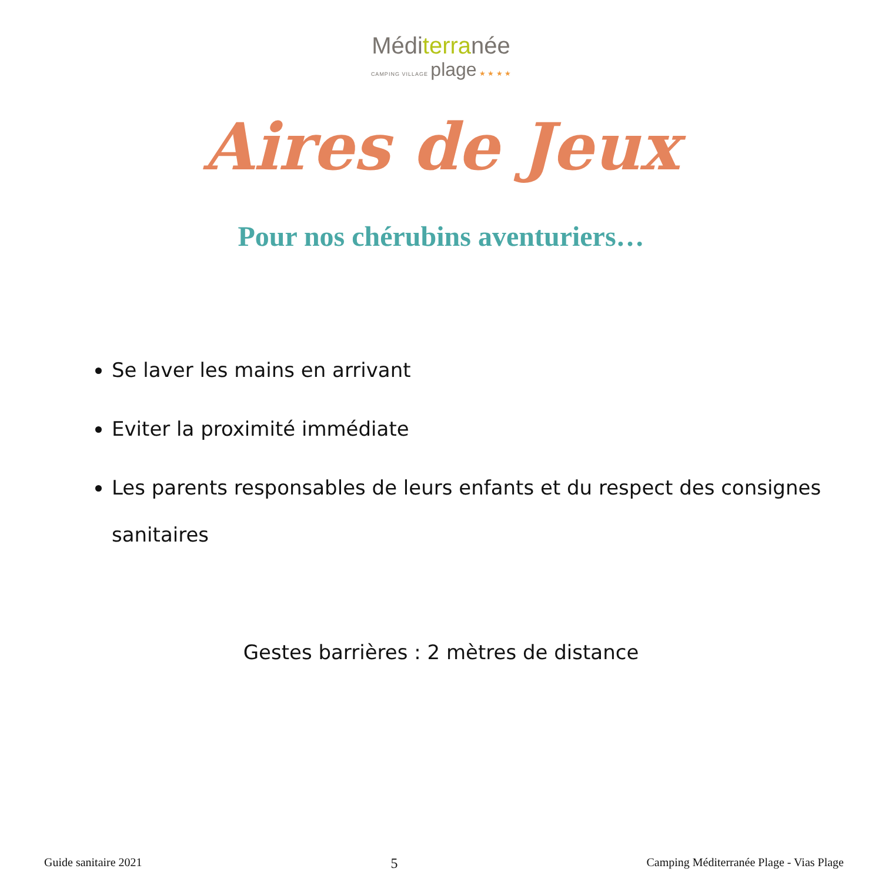Méditerranée
CAMPING VILLAGE plage ★ ★ ★ ★
Aires de Jeux
Pour nos chérubins aventuriers…
Se laver les mains en arrivant
Eviter la proximité immédiate
Les parents responsables de leurs enfants et du respect des consignes sanitaires
Gestes barrières : 2 mètres de distance
Guide sanitaire 2021 5 Camping Méditerranée Plage - Vias Plage